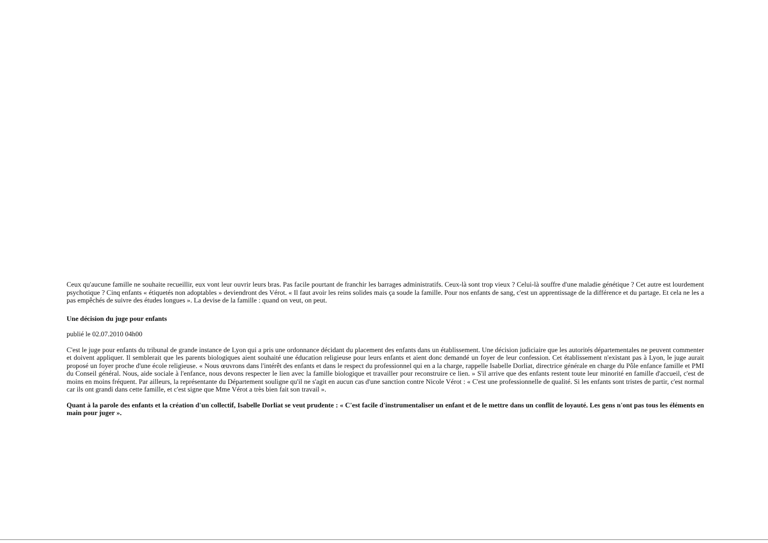Ceux qu'aucune famille ne souhaite recueillir, eux vont leur ouvrir leurs bras. Pas facile pourtant de franchir les barrages administratifs. Ceux-là sont trop vieux ? Celui-là souffre d'une maladie génétique ? Cet autre est lourdement psychotique ? Cinq enfants « étiquetés non adoptables » deviendront des Vérot. « Il faut avoir les reins solides mais ça soude la famille. Pour nos enfants de sang, c'est un apprentissage de la différence et du partage. Et cela ne les a pas empêchés de suivre des études longues ». La devise de la famille : quand on veut, on peut.
Une décision du juge pour enfants
publié le 02.07.2010 04h00
C'est le juge pour enfants du tribunal de grande instance de Lyon qui a pris une ordonnance décidant du placement des enfants dans un établissement. Une décision judiciaire que les autorités départementales ne peuvent commenter et doivent appliquer. Il semblerait que les parents biologiques aient souhaité une éducation religieuse pour leurs enfants et aient donc demandé un foyer de leur confession. Cet établissement n'existant pas à Lyon, le juge aurait proposé un foyer proche d'une école religieuse. « Nous œuvrons dans l'intérêt des enfants et dans le respect du professionnel qui en a la charge, rappelle Isabelle Dorliat, directrice générale en charge du Pôle enfance famille et PMI du Conseil général. Nous, aide sociale à l'enfance, nous devons respecter le lien avec la famille biologique et travailler pour reconstruire ce lien. » S'il arrive que des enfants restent toute leur minorité en famille d'accueil, c'est de moins en moins fréquent. Par ailleurs, la représentante du Département souligne qu'il ne s'agit en aucun cas d'une sanction contre Nicole Vérot : « C'est une professionnelle de qualité. Si les enfants sont tristes de partir, c'est normal car ils ont grandi dans cette famille, et c'est signe que Mme Vérot a très bien fait son travail ».
Quant à la parole des enfants et la création d'un collectif, Isabelle Dorliat se veut prudente : « C'est facile d'instrumentaliser un enfant et de le mettre dans un conflit de loyauté. Les gens n'ont pas tous les éléments en main pour juger ».